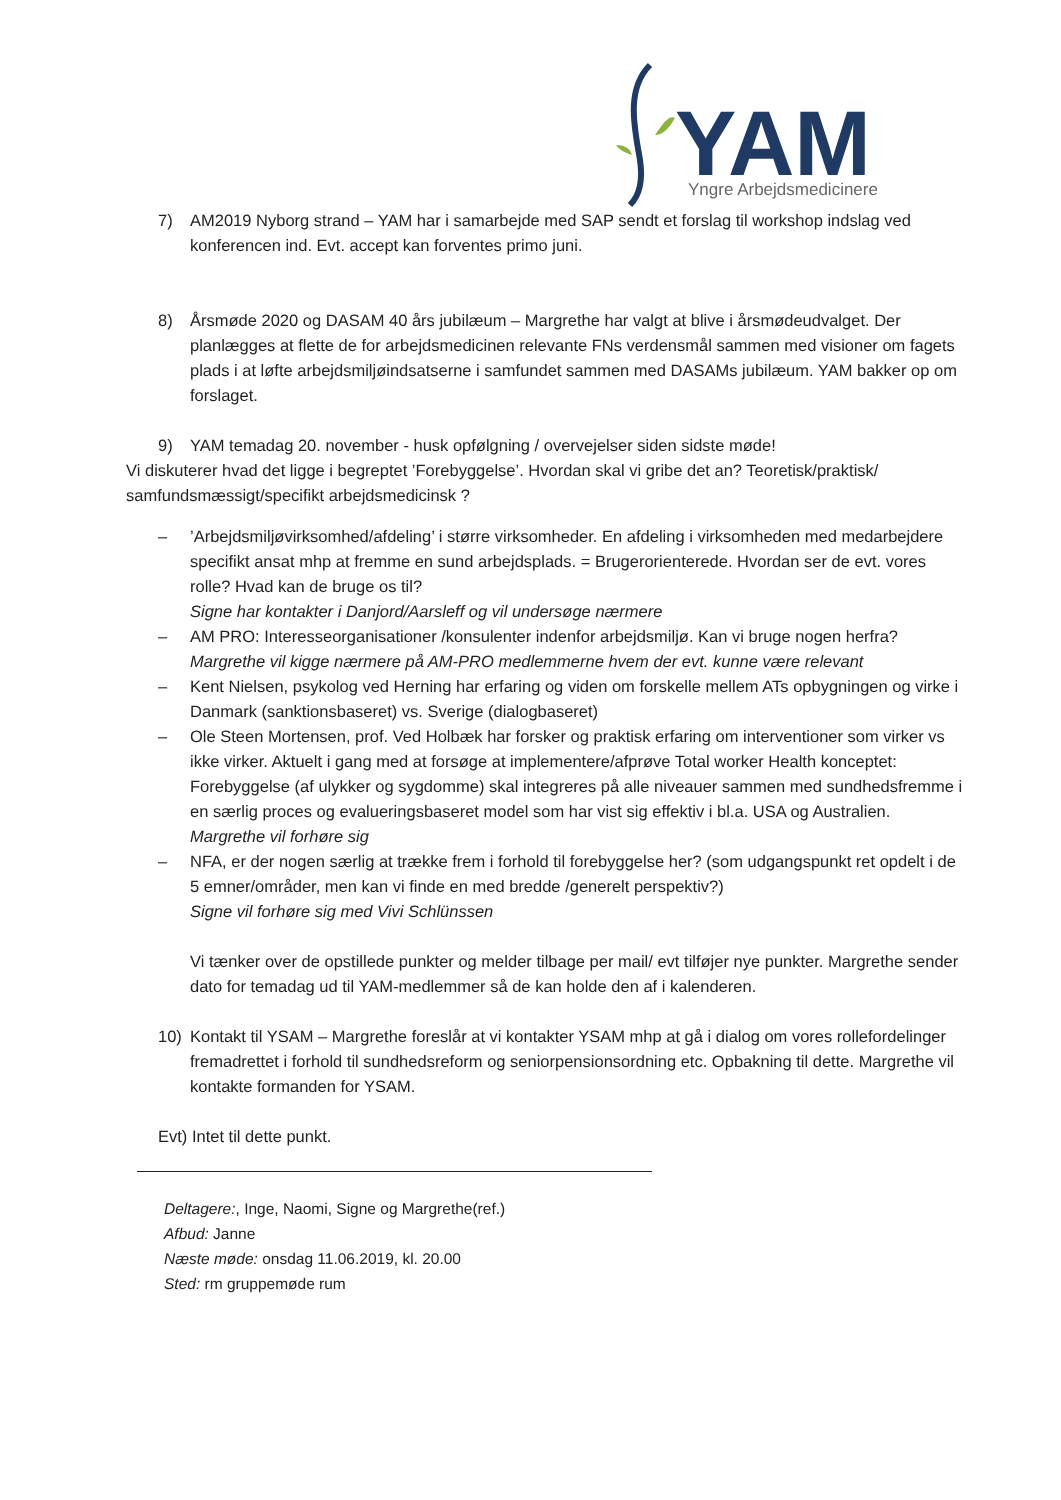YAM
Yngre Arbejdsmedicinere
7) AM2019 Nyborg strand – YAM har i samarbejde med SAP sendt et forslag til workshop indslag ved konferencen ind. Evt. accept kan forventes primo juni.
8) Årsmøde 2020 og DASAM 40 års jubilæum – Margrethe har valgt at blive i årsmødeudvalget. Der planlægges at flette de for arbejdsmedicinen relevante FNs verdensmål sammen med visioner om fagets plads i at løfte arbejdsmiljøindsatserne i samfundet sammen med DASAMs jubilæum. YAM bakker op om forslaget.
9) YAM temadag 20. november - husk opfølgning / overvejelser siden sidste møde!
Vi diskuterer hvad det ligge i begreptet ’Forebyggelse’. Hvordan skal vi gribe det an? Teoretisk/praktisk/ samfundsmæssigt/specifikt arbejdsmedicinsk ?
–’Arbejdsmiljøvirksomhed/afdeling’ i større virksomheder. En afdeling i virksomheden med medarbejdere specifikt ansat mhp at fremme en sund arbejdsplads. = Brugerorienterede. Hvordan ser de evt. vores rolle? Hvad kan de bruge os til?
Signe har kontakter i Danjord/Aarsleff og vil undersøge nærmere
– AM PRO: Interesseorganisationer /konsulenter indenfor arbejdsmiljø. Kan vi bruge nogen herfra?
Margrethe vil kigge nærmere på AM-PRO medlemmerne hvem der evt. kunne være relevant
– Kent Nielsen, psykolog ved Herning har erfaring og viden om forskelle mellem ATs opbygningen og virke i Danmark (sanktionsbaseret) vs. Sverige (dialogbaseret)
– Ole Steen Mortensen, prof. Ved Holbæk har forsker og praktisk erfaring om interventioner som virker vs ikke virker. Aktuelt i gang med at forsøge at implementere/afprøve Total worker Health konceptet: Forebyggelse (af ulykker og sygdomme) skal integreres på alle niveauer sammen med sundhedsfremme i en særlig proces og evalueringsbaseret model som har vist sig effektiv i bl.a. USA og Australien.
Margrethe vil forhøre sig
– NFA, er der nogen særlig at trække frem i forhold til forebyggelse her? (som udgangspunkt ret opdelt i de 5 emner/områder, men kan vi finde en med bredde /generelt perspektiv?)
Signe vil forhøre sig med Vivi Schlünssen
Vi tænker over de opstillede punkter og melder tilbage per mail/ evt tilføjer nye punkter. Margrethe sender dato for temadag ud til YAM-medlemmer så de kan holde den af i kalenderen.
10) Kontakt til YSAM – Margrethe foreslår at vi kontakter YSAM mhp at gå i dialog om vores rollefordelinger fremadrettet i forhold til sundhedsreform og seniorpensionsordning etc. Opbakning til dette. Margrethe vil kontakte formanden for YSAM.
Evt) Intet til dette punkt.
Deltagere:, Inge, Naomi, Signe og Margrethe(ref.)
Afbud: Janne
Næste møde: onsdag 11.06.2019, kl. 20.00
Sted: rm gruppemøde rum